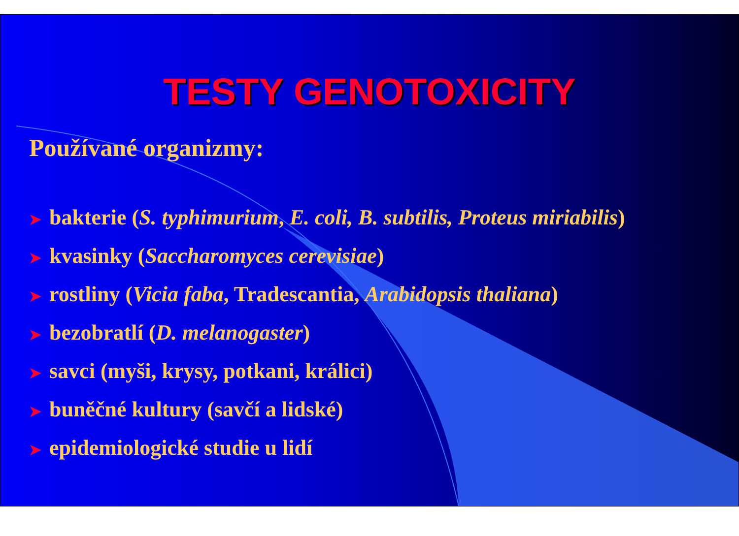TESTY GENOTOXICITY
Používané organizmy:
➤ bakterie (S. typhimurium, E. coli, B. subtilis, Proteus miriabilis)
➤ kvasinky (Saccharomyces cerevisiae)
➤ rostliny (Vicia faba, Tradescantia, Arabidopsis thaliana)
➤ bezobratlí (D. melanogaster)
➤ savci (myši, krysy, potkani, králici)
➤ buněčné kultury (savčí a lidské)
➤ epidemiologické studie u lidí